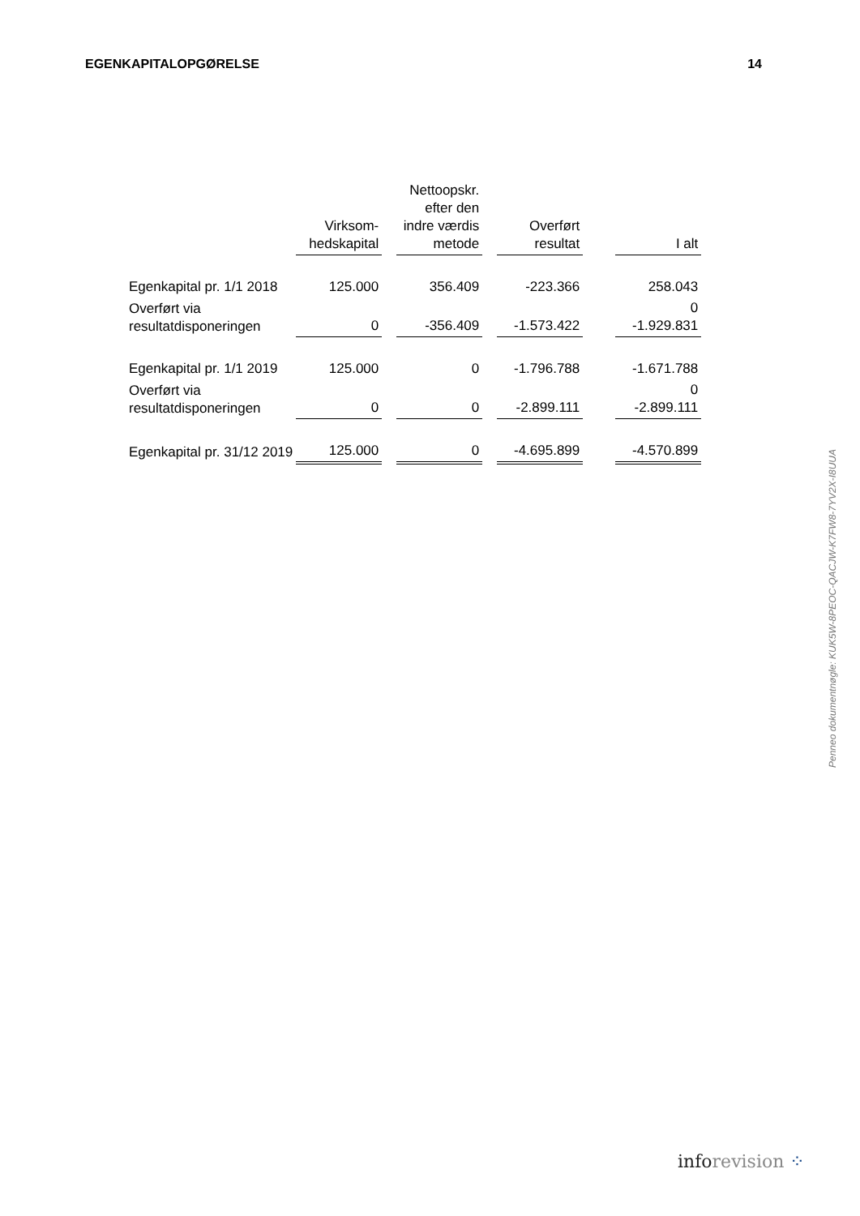EGENKAPITALOPGØRELSE 14
| | Virksom- hedskapital | | Nettoopskr. efter den indre værdis metode | | Overført resultat | | I alt |
| --- | --- | --- | --- | --- | --- | --- | --- |
| Egenkapital pr. 1/1 2018 | 125.000 | | 356.409 | | -223.366 | | 258.043 |
| Overført via resultatdisponeringen | 0 | | -356.409 | | -1.573.422 | | 0 -1.929.831 |
| Egenkapital pr. 1/1 2019 | 125.000 | | 0 | | -1.796.788 | | -1.671.788 |
| Overført via resultatdisponeringen | 0 | | 0 | | -2.899.111 | | 0 -2.899.111 |
| Egenkapital pr. 31/12 2019 | 125.000 | | 0 | | -4.695.899 | | -4.570.899 |
Penneo dokumentnøgle: KUK5W-8PEOC-QACJW-K7FW8-7YV2X-I8UUA
inforevision ⁘